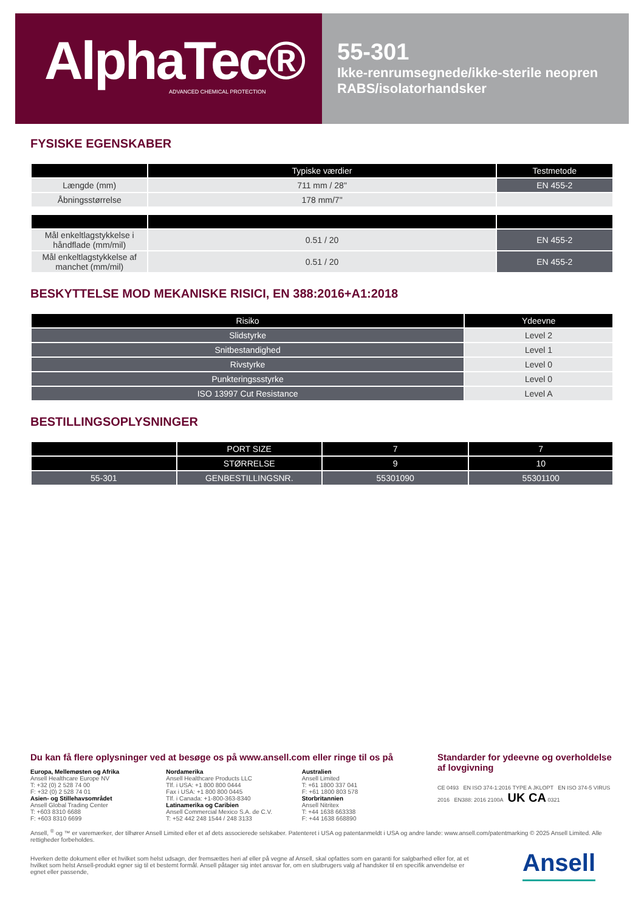AlphaTec®
ADVANCED CHEMICAL PROTECTION
55-301
Ikke-renrumsegnede/ikke-sterile neopren RABS/isolatorhandsker
FYSISKE EGENSKABER
| | Typiske værdier | Testmetode |
| --- | --- | --- |
| Længde (mm) | 711 mm / 28" | EN 455-2 |
| Åbningsstørrelse | 178 mm/7" | |
| Mål enkeltlagstykkelse i håndflade (mm/mil) | 0.51 / 20 | EN 455-2 |
| Mål enkeltlagstykkelse af manchet (mm/mil) | 0.51 / 20 | EN 455-2 |
BESKYTTELSE MOD MEKANISKE RISICI, EN 388:2016+A1:2018
| Risiko | Ydeevne |
| --- | --- |
| Slidstyrke | Level 2 |
| Snitbestandighed | Level 1 |
| Rivstyrke | Level 0 |
| Punkteringssstyrke | Level 0 |
| ISO 13997 Cut Resistance | Level A |
BESTILLINGSOPLYSNINGER
| | PORT SIZE | 7 | 7 |
| --- | --- | --- | --- |
| | STØRRELSE | 9 | 10 |
| 55-301 | GENBESTILLINGSNR. | 55301090 | 55301100 |
Du kan få flere oplysninger ved at besøge os på www.ansell.com eller ringe til os på
Europa, Mellemøsten og Afrika
Ansell Healthcare Europe NV
T: +32 (0) 2 528 74 00
F: +32 (0) 2 528 74 01
Asien- og Stillehavsområdet
Ansell Global Trading Center
T: +603 8310 6688
F: +603 8310 6699
Nordamerika
Ansell Healthcare Products LLC
Tlf. i USA: +1 800 800 0444
Fax i USA: +1 800 800 0445
Tlf. i Canada: +1-800-363-8340
Latinamerika og Caribien
Ansell Commercial Mexico S.A. de C.V.
T: +52 442 248 1544 / 248 3133
Australien
Ansell Limited
T: +61 1800 337 041
F: +61 1800 803 578
Storbritannien
Ansell Nitritex
T: +44 1638 663338
F: +44 1638 668890
Standarder for ydeevne og overholdelse af lovgivning
CE 0493 EN ISO 374-1:2016 TYPE A JKLOPT EN ISO 374-5 VIRUS 2016 EN388: 2016 2100A UK CA 0321
Ansell, <sup>®</sup> og ™ er varemærker, der tilhører Ansell Limited eller et af dets associerede selskaber. Patenteret i USA og patentanmeldt i USA og andre lande: www.ansell.com/patentmarking © 2025 Ansell Limited. Alle rettigheder forbeholdes.
Hverken dette dokument eller et hvilket som helst udsagn, der fremsættes heri af eller på vegne af Ansell, skal opfattes som en garanti for salgbarhed eller for, at et hvilket som helst Ansell-produkt egner sig til et bestemt formål. Ansell påtager sig intet ansvar for, om en slutbrugers valg af handsker til en specifik anvendelse er egnet eller passende,
Ansell